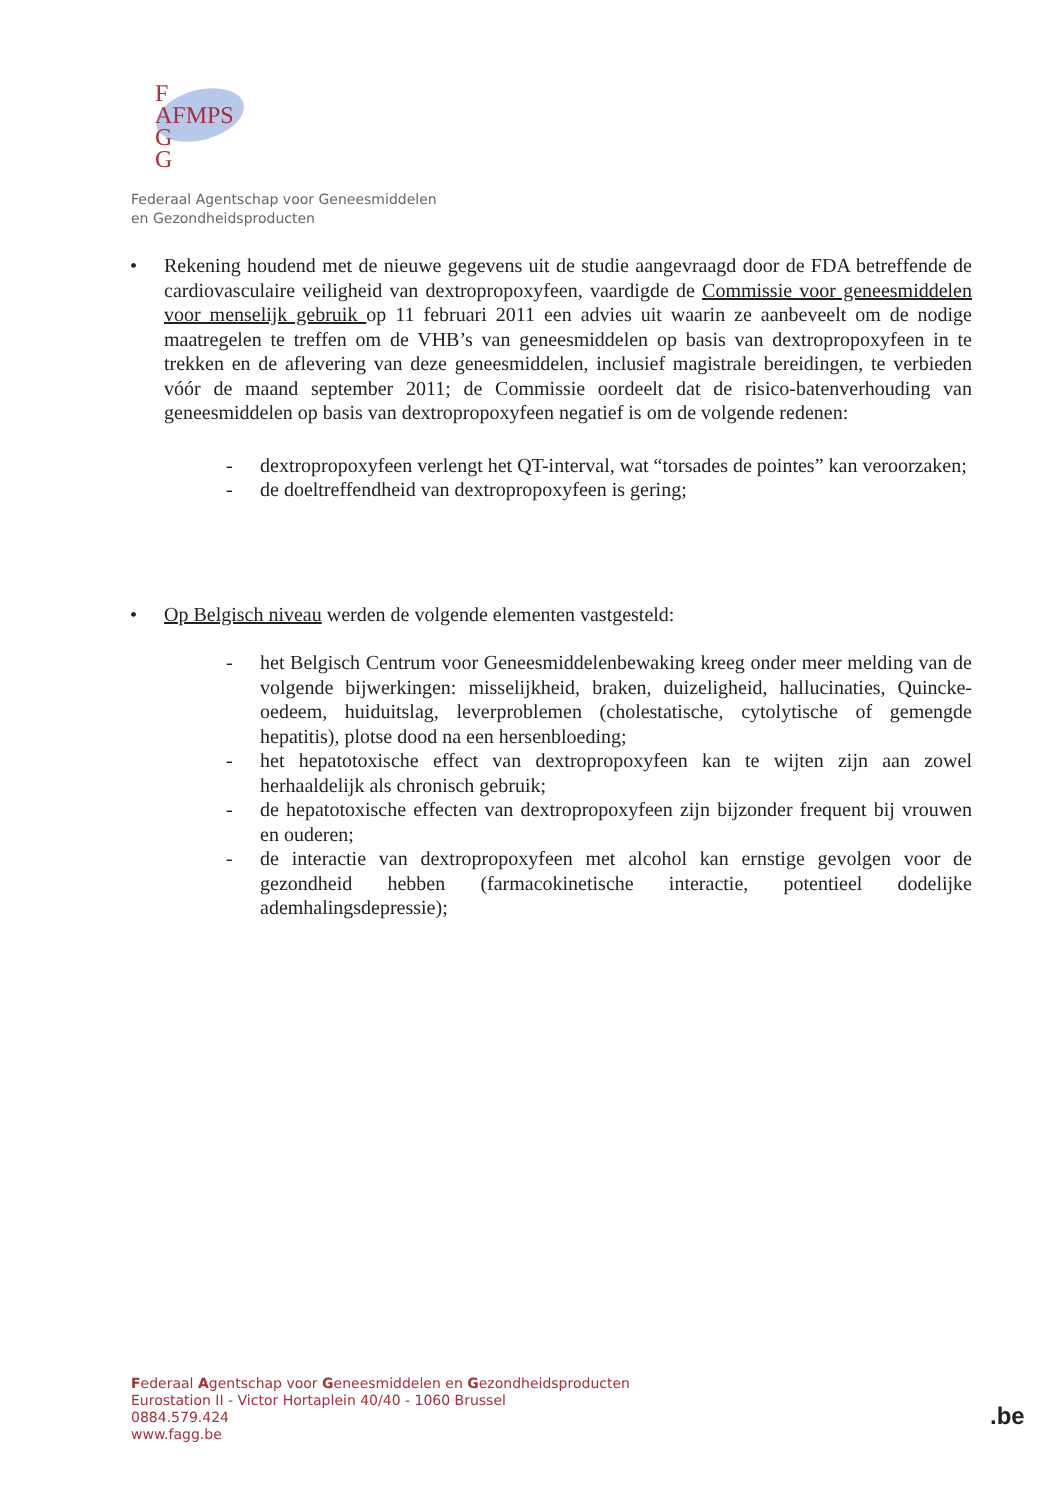F
AFMPS
G
G
Federaal Agentschap voor Geneesmiddelen
en Gezondheidsproducten
• Rekening houdend met de nieuwe gegevens uit de studie aangevraagd door de FDA betreffende de cardiovasculaire veiligheid van dextropropoxyfeen, vaardigde de Commissie voor geneesmiddelen voor menselijk gebruik op 11 februari 2011 een advies uit waarin ze aanbeveelt om de nodige maatregelen te treffen om de VHB’s van geneesmiddelen op basis van dextropropoxyfeen in te trekken en de aflevering van deze geneesmiddelen, inclusief magistrale bereidingen, te verbieden vóór de maand september 2011; de Commissie oordeelt dat de risico-batenverhouding van geneesmiddelen op basis van dextropropoxyfeen negatief is om de volgende redenen:
- dextropropoxyfeen verlengt het QT-interval, wat “torsades de pointes” kan veroorzaken;
- de doeltreffendheid van dextropropoxyfeen is gering;
• Op Belgisch niveau werden de volgende elementen vastgesteld:
- het Belgisch Centrum voor Geneesmiddelenbewaking kreeg onder meer melding van de volgende bijwerkingen: misselijkheid, braken, duizeligheid, hallucinaties, Quincke-oedeem, huiduitslag, leverproblemen (cholestatische, cytolytische of gemengde hepatitis), plotse dood na een hersenbloeding;
- het hepatotoxische effect van dextropropoxyfeen kan te wijten zijn aan zowel herhaaldelijk als chronisch gebruik;
- de hepatotoxische effecten van dextropropoxyfeen zijn bijzonder frequent bij vrouwen en ouderen;
- de interactie van dextropropoxyfeen met alcohol kan ernstige gevolgen voor de gezondheid hebben (farmacokinetische interactie, potentieel dodelijke ademhalingsdepressie);
Federaal Agentschap voor Geneesmiddelen en Gezondheidsproducten
Eurostation II - Victor Hortaplein 40/40 - 1060 Brussel
0884.579.424
www.fagg.be
.be